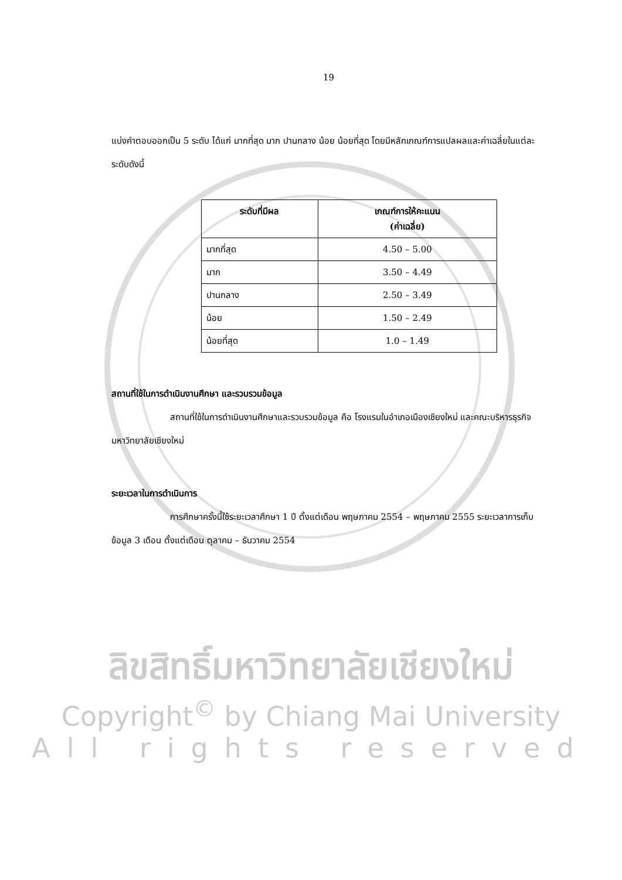19
แบ่งคำตอบออกเป็น 5 ระดับ ได้แก่ มากที่สุด มาก ปานกลาง น้อย น้อยที่สุด โดยมีหลักเกณฑ์การแปลผลและค่าเฉลี่ยในแต่ละระดับดังนี้
| ระดับที่มีผล | เกณฑ์การให้คะแนน (ค่าเฉลี่ย) |
| --- | --- |
| มากที่สุด | 4.50 – 5.00 |
| มาก | 3.50 – 4.49 |
| ปานกลาง | 2.50 – 3.49 |
| น้อย | 1.50 – 2.49 |
| น้อยที่สุด | 1.0 – 1.49 |
สถานที่ใช้ในการดำเนินงานศึกษา และรวบรวมข้อมูล
สถานที่ใช้ในการดำเนินงานศึกษาและรวบรวมข้อมูล คือ โรงแรมในอำเภอเมืองเชียงใหม่ และคณะบริหารธุรกิจ มหาวิทยาลัยเชียงใหม่
ระยะเวลาในการดำเนินการ
การศึกษาครั้งนี้ใช้ระยะเวลาศึกษา 1 ปี ตั้งแต่เดือน พฤษภาคม 2554 – พฤษภาคม 2555 ระยะเวลาการเก็บข้อมูล 3 เดือน ตั้งแต่เดือน ตุลาคม – ธันวาคม 2554
ลิขสิทธิ์มหาวิทยาลัยเชียงใหม่
Copyright<sup>©</sup> by Chiang Mai University
All rights reserved